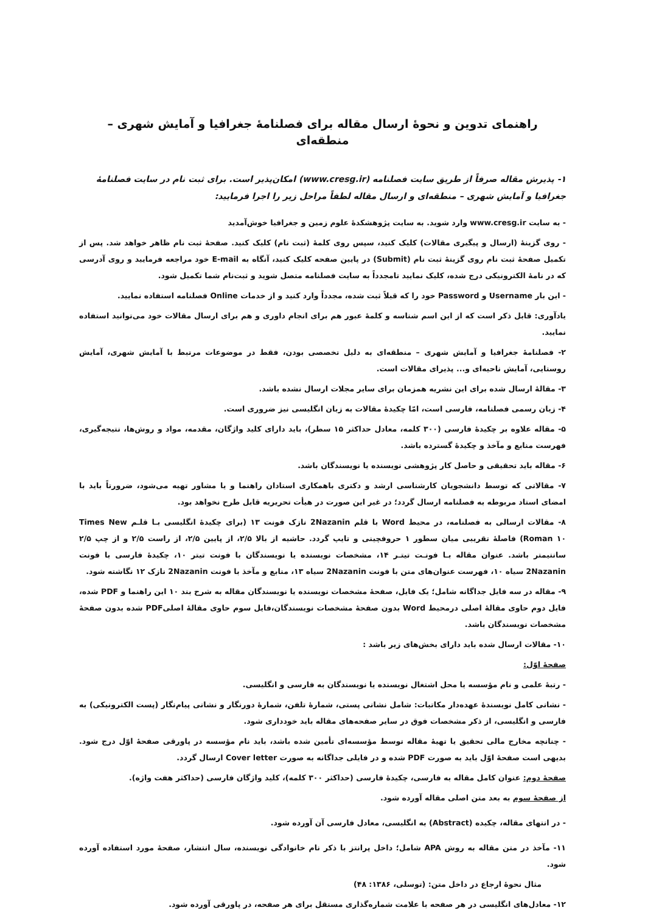راهنمای تدوین و نحوهٔ ارسال مقاله برای فصلنامهٔ جغرافیا و آمایش شهری – منطقه‌ای
۱- پذیرش مقاله صرفاً از طریق سایت فصلنامه (www.cresg.ir) امکان‌پذیر است. برای ثبت نام در سایت فصلنامهٔ جغرافیا و آمایش شهری – منطقه‌ای و ارسال مقاله لطفاً مراحل زیر را اجرا فرمایید:
- به سایت www.cresg.ir وارد شوید. به سایت پژوهشکدهٔ علوم زمین و جغرافیا خوش‌آمدید
- روی گزینهٔ (ارسال و پیگیری مقالات) کلیک کنید، سپس روی کلمهٔ (ثبت نام) کلیک کنید. صفحهٔ ثبت نام ظاهر خواهد شد. پس از تکمیل صفحهٔ ثبت نام روی گزینهٔ ثبت نام (Submit) در پایین صفحه کلیک کنید، آنگاه به E-mail خود مراجعه فرمایید و روی آدرسی که در نامهٔ الکترونیکی درج شده، کلیک نمایید تامجدداً به سایت فصلنامه متصل شوید و ثبت‌نام شما تکمیل شود.
- این بار Username و Password خود را که قبلاً ثبت شده، مجدداً وارد کنید و از خدمات Online فصلنامه استفاده نمایید.
یادآوری: قابل ذکر است که از این اسم شناسه و کلمهٔ عبور هم برای انجام داوری و هم برای ارسال مقالات خود می‌توانید استفاده نمایید.
۲- فصلنامهٔ جغرافیا و آمایش شهری – منطقه‌ای به دلیل تخصصی بودن، فقط در موضوعات مرتبط با آمایش شهری، آمایش روستایی، آمایش ناحیه‌ای و... پذیرای مقالات است.
۳- مقالهٔ ارسال شده برای این نشریه همزمان برای سایر مجلات ارسال نشده باشد.
۴- زبان رسمی فصلنامه، فارسی است، امّا چکیدهٔ مقالات به زبان انگلیسی نیز ضروری است.
۵- مقاله علاوه بر چکیدهٔ فارسی (۳۰۰ کلمه، معادل حداکثر ۱۵ سطر)، باید دارای کلید واژگان، مقدمه، مواد و روش‌ها، نتیجه‌گیری، فهرست منابع و مآخذ و چکیدهٔ گسترده باشد.
۶- مقاله باید تحقیقی و حاصل کار پژوهشی نویسنده یا نویسندگان باشد.
۷- مقالاتی که توسط دانشجویان کارشناسی ارشد و دکتری باهمکاری استادان راهنما و یا مشاور تهیه می‌شود، ضرورتاً باید با امضای استاد مربوطه به فصلنامه ارسال گردد؛ در غیر این صورت در هیأت تحریریه قابل طرح نخواهد بود.
۸- مقالات ارسالی به فصلنامه، در محیط Word با قلم 2Nazanin نازک فونت ۱۳ (برای چکیدهٔ انگلیسی بـا قلـم Times New Roman ۱۰) فاصلهٔ تقریبی میان سطور ۱ حروفچینی و تایپ گردد. حاشیه از بالا ۲/۵، از پایین ۲/۵، از راست ۲/۵ و از چپ ۲/۵ سانتیمتر باشد. عنوان مقاله بـا فونـت تیتـر ۱۴، مشخصات نویسنده یا نویسندگان با فونت تیتر ۱۰، چکیدهٔ فارسی با فونت 2Nazanin سیاه ۱۰، فهرست عنوان‌های متن با فونت 2Nazanin سیاه ۱۳، منابع و مآخذ با فونت 2Nazanin نازک ۱۲ نگاشته شود.
۹- مقاله در سه فایل جداگانه شامل؛ یک فایل، صفحهٔ مشخصات نویسنده یا نویسندگان مقاله به شرح بند ۱۰ این راهنما و PDF شده، فایل دوم حاوی مقالهٔ اصلی درمحیط Word بدون صفحهٔ مشخصات نویسندگان،فایل سوم حاوی مقالهٔ اصلیPDF شده بدون صفحهٔ مشخصات نویسندگان باشد.
۱۰- مقالات ارسال شده باید دارای بخش‌های زیر باشد :
صفحهٔ اوّل:
- رتبهٔ علمی و نام مؤسسه یا محل اشتغال نویسنده یا نویسندگان به فارسی و انگلیسی.
- نشانی کامل نویسندهٔ عهده‌دار مکاتبات: شامل نشانی پستی، شمارهٔ تلفن، شمارهٔ دورنگار و نشانی پیام‌نگار (پست الکترونیکی) به فارسی و انگلیسی، از ذکر مشخصات فوق در سایر صفحه‌های مقاله باید خودداری شود.
- چنانچه مخارج مالی تحقیق یا تهیهٔ مقاله توسط مؤسسه‌ای تأمین شده باشد، باید نام مؤسسه در پاورقی صفحهٔ اوّل درج شود. بدیهی است صفحهٔ اوّل باید به صورت PDF شده و در فایلی جداگانه به صورت Cover letter ارسال گردد.
صفحهٔ دوم: عنوان کامل مقاله به فارسی، چکیدهٔ فارسی (حداکثر ۳۰۰ کلمه)، کلید واژگان فارسی (حداکثر هفت واژه).
از صفحهٔ سوم به بعد متن اصلی مقاله آورده شود.
- در انتهای مقاله، چکیده (Abstract) به انگلیسی، معادل فارسی آن آورده شود.
۱۱- مآخذ در متن مقاله به روش APA شامل؛ داخل پرانتز با ذکر نام خانوادگی نویسنده، سال انتشار، صفحهٔ مورد استفاده آورده شود.
مثال نحوهٔ ارجاع در داخل متن: (توسلی، ۱۳۸۶: ۴۸)
۱۲- معادل‌های انگلیسی در هر صفحه با علامت شماره‌گذاری مستقل برای هر صفحه، در پاورقی آورده شود.